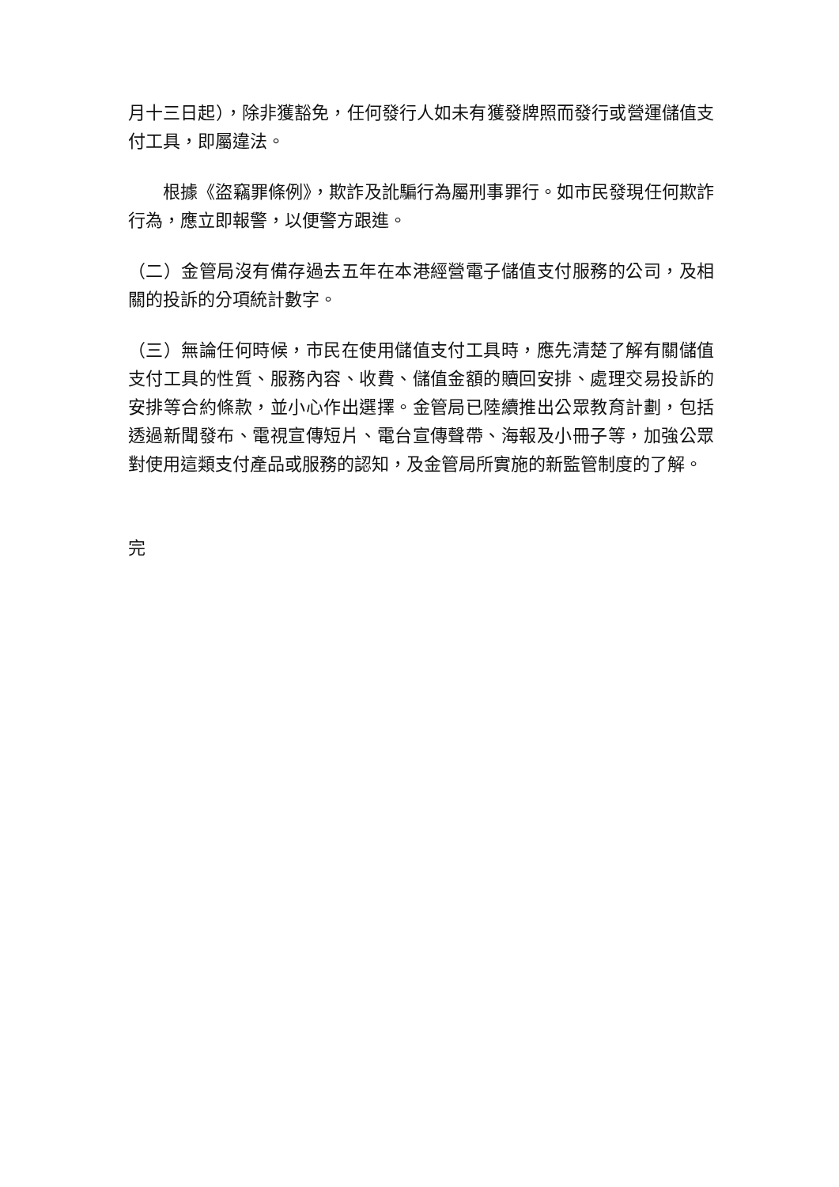月十三日起），除非獲豁免，任何發行人如未有獲發牌照而發行或營運儲值支付工具，即屬違法。
根據《盜竊罪條例》，欺詐及訛騙行為屬刑事罪行。如市民發現任何欺詐行為，應立即報警，以便警方跟進。
（二）金管局沒有備存過去五年在本港經營電子儲值支付服務的公司，及相關的投訴的分項統計數字。
（三）無論任何時候，市民在使用儲值支付工具時，應先清楚了解有關儲值支付工具的性質、服務內容、收費、儲值金額的贖回安排、處理交易投訴的安排等合約條款，並小心作出選擇。金管局已陸續推出公眾教育計劃，包括透過新聞發布、電視宣傳短片、電台宣傳聲帶、海報及小冊子等，加強公眾對使用這類支付產品或服務的認知，及金管局所實施的新監管制度的了解。
完